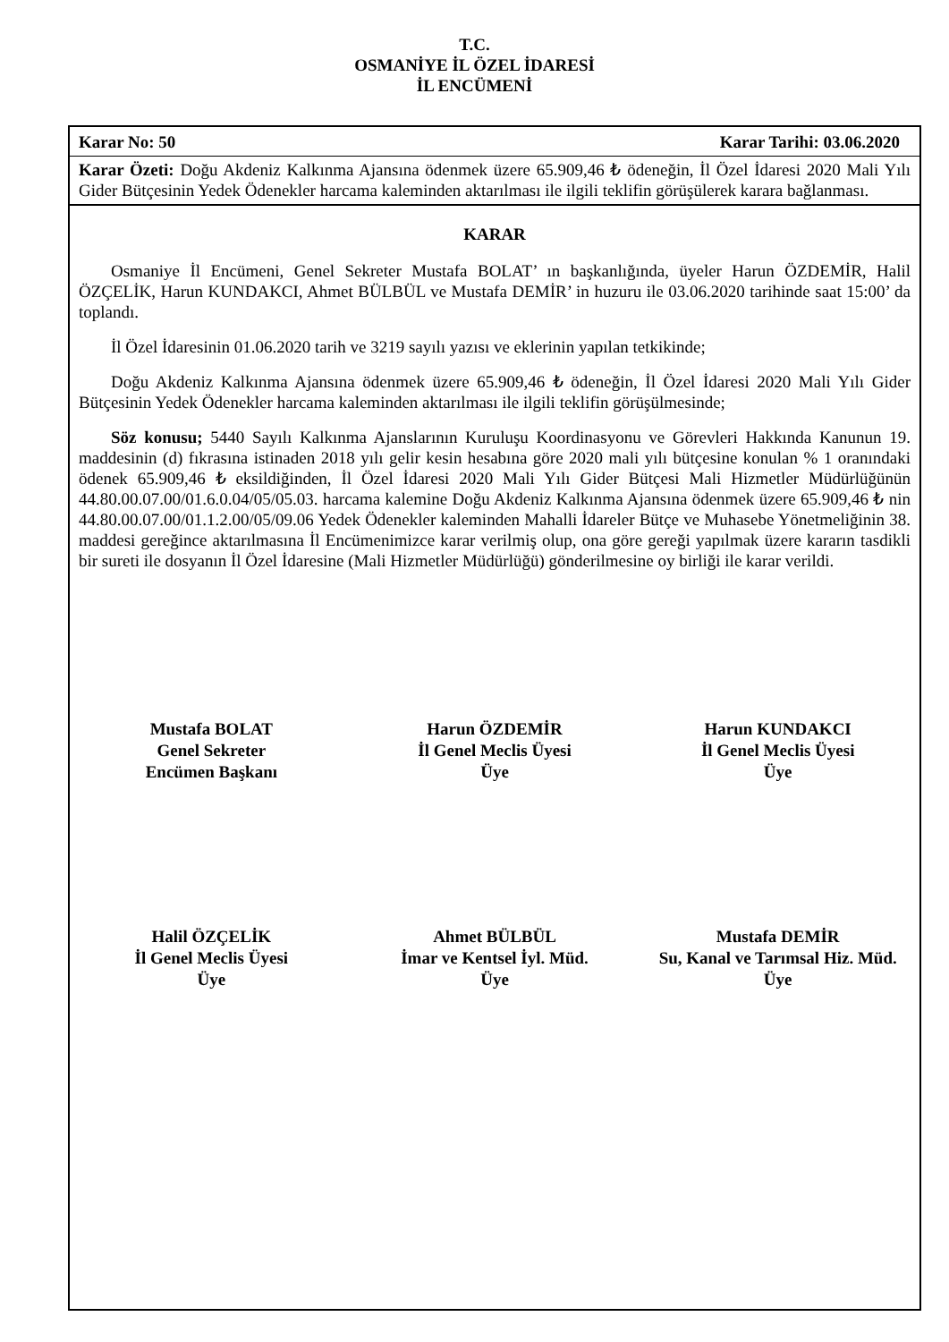T.C.
OSMANİYE İL ÖZEL İDARESİ
İL ENCÜMENİ
Karar No: 50 Karar Tarihi: 03.06.2020
Karar Özeti: Doğu Akdeniz Kalkınma Ajansına ödenmek üzere 65.909,46 ₺ ödeneğin, İl Özel İdaresi 2020 Mali Yılı Gider Bütçesinin Yedek Ödenekler harcama kaleminden aktarılması ile ilgili teklifin görüşülerek karara bağlanması.
KARAR
Osmaniye İl Encümeni, Genel Sekreter Mustafa BOLAT’ ın başkanlığında, üyeler Harun ÖZDEMİR, Halil ÖZÇELİK, Harun KUNDAKCI, Ahmet BÜLBÜL ve Mustafa DEMİR’ in huzuru ile 03.06.2020 tarihinde saat 15:00’ da toplandı.
İl Özel İdaresinin 01.06.2020 tarih ve 3219 sayılı yazısı ve eklerinin yapılan tetkikinde;
Doğu Akdeniz Kalkınma Ajansına ödenmek üzere 65.909,46 ₺ ödeneğin, İl Özel İdaresi 2020 Mali Yılı Gider Bütçesinin Yedek Ödenekler harcama kaleminden aktarılması ile ilgili teklifin görüşülmesinde;
Söz konusu; 5440 Sayılı Kalkınma Ajanslarının Kuruluşu Koordinasyonu ve Görevleri Hakkında Kanunun 19. maddesinin (d) fıkrasına istinaden 2018 yılı gelir kesin hesabına göre 2020 mali yılı bütçesine konulan % 1 oranındaki ödenek 65.909,46 ₺ eksildiğinden, İl Özel İdaresi 2020 Mali Yılı Gider Bütçesi Mali Hizmetler Müdürlüğünün 44.80.00.07.00/01.6.0.04/05/05.03. harcama kalemine Doğu Akdeniz Kalkınma Ajansına ödenmek üzere 65.909,46 ₺ nin 44.80.00.07.00/01.1.2.00/05/09.06 Yedek Ödenekler kaleminden Mahalli İdareler Bütçe ve Muhasebe Yönetmeliğinin 38. maddesi gereğince aktarılmasına İl Encümenimizce karar verilmiş olup, ona göre gereği yapılmak üzere kararın tasdikli bir sureti ile dosyanın İl Özel İdaresine (Mali Hizmetler Müdürlüğü) gönderilmesine oy birliği ile karar verildi.
Mustafa BOLAT
Genel Sekreter
Encümen Başkanı
Harun ÖZDEMİR
İl Genel Meclis Üyesi
Üye
Harun KUNDAKCI
İl Genel Meclis Üyesi
Üye
Halil ÖZÇELİK
İl Genel Meclis Üyesi
Üye
Ahmet BÜLBÜL
İmar ve Kentsel İyl. Müd.
Üye
Mustafa DEMİR
Su, Kanal ve Tarımsal Hiz. Müd.
Üye